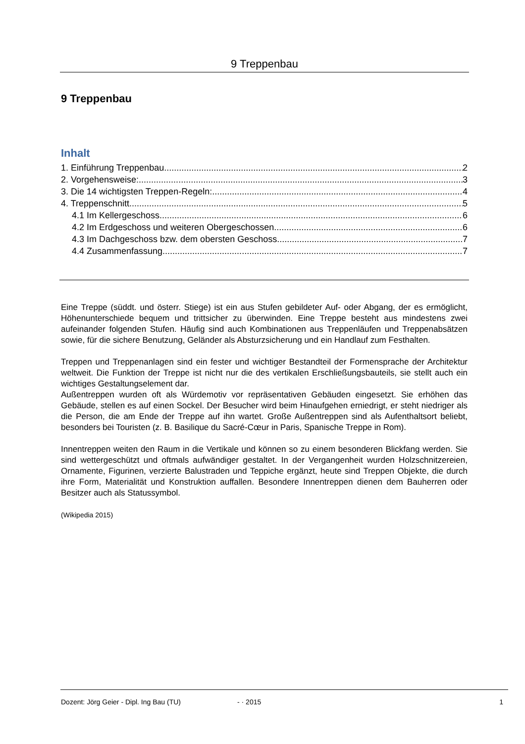9 Treppenbau
9 Treppenbau
Inhalt
1. Einführung Treppenbau 2
2. Vorgehensweise: 3
3. Die 14 wichtigsten Treppen-Regeln: 4
4. Treppenschnitt 5
4.1 Im Kellergeschoss 6
4.2 Im Erdgeschoss und weiteren Obergeschossen 6
4.3 Im Dachgeschoss bzw. dem obersten Geschoss 7
4.4 Zusammenfassung 7
Eine Treppe (süddt. und österr. Stiege) ist ein aus Stufen gebildeter Auf- oder Abgang, der es ermöglicht, Höhenunterschiede bequem und trittsicher zu überwinden. Eine Treppe besteht aus mindestens zwei aufeinander folgenden Stufen. Häufig sind auch Kombinationen aus Treppenläufen und Treppenabsätzen sowie, für die sichere Benutzung, Geländer als Absturzsicherung und ein Handlauf zum Festhalten.
Treppen und Treppenanlagen sind ein fester und wichtiger Bestandteil der Formensprache der Architektur weltweit. Die Funktion der Treppe ist nicht nur die des vertikalen Erschließungsbauteils, sie stellt auch ein wichtiges Gestaltungselement dar.
Außentreppen wurden oft als Würdemotiv vor repräsentativen Gebäuden eingesetzt. Sie erhöhen das Gebäude, stellen es auf einen Sockel. Der Besucher wird beim Hinaufgehen erniedrigt, er steht niedriger als die Person, die am Ende der Treppe auf ihn wartet. Große Außentreppen sind als Aufenthaltsort beliebt, besonders bei Touristen (z. B. Basilique du Sacré-Cœur in Paris, Spanische Treppe in Rom).
Innentreppen weiten den Raum in die Vertikale und können so zu einem besonderen Blickfang werden. Sie sind wettergeschützt und oftmals aufwändiger gestaltet. In der Vergangenheit wurden Holzschnitzereien, Ornamente, Figurinen, verzierte Balustraden und Teppiche ergänzt, heute sind Treppen Objekte, die durch ihre Form, Materialität und Konstruktion auffallen. Besondere Innentreppen dienen dem Bauherren oder Besitzer auch als Statussymbol.
(Wikipedia 2015)
Dozent: Jörg Geier - Dipl. Ing Bau (TU) - · 2015 1